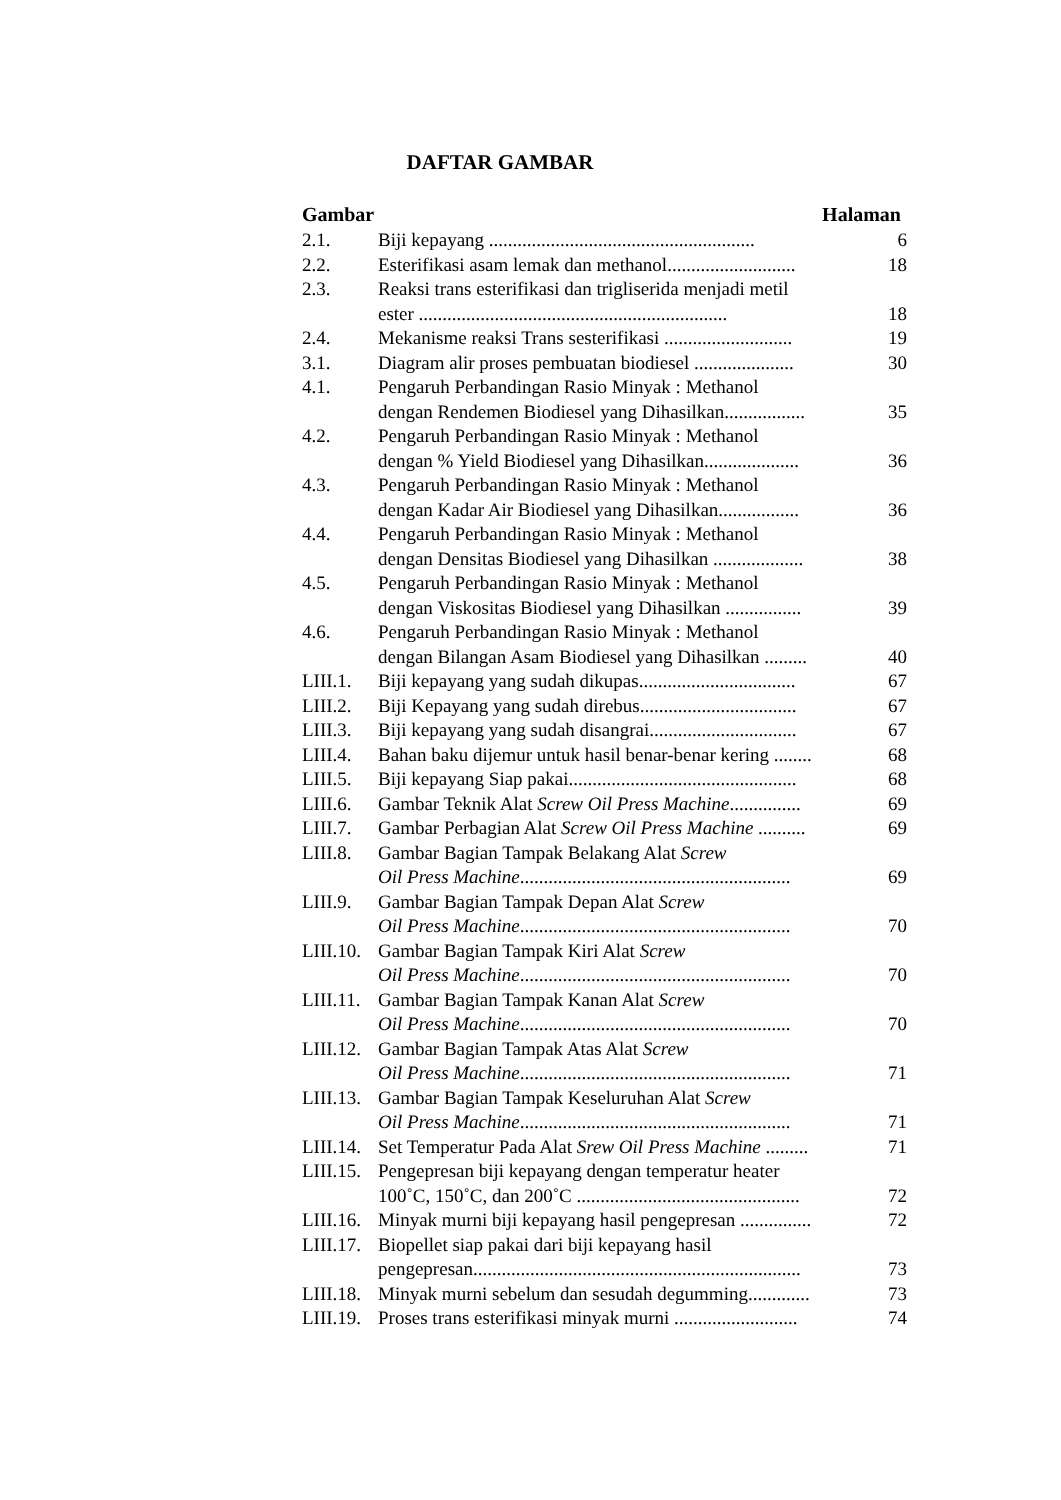DAFTAR GAMBAR
Gambar Halaman
| 2.1. | Biji kepayang ........................................................ | 6 |
| 2.2. | Esterifikasi asam lemak dan methanol........................... | 18 |
| 2.3. | Reaksi trans esterifikasi dan trigliserida menjadi metil ester ................................................................. | 18 |
| 2.4. | Mekanisme reaksi Trans sesterifikasi ........................... | 19 |
| 3.1. | Diagram alir proses pembuatan biodiesel ..................... | 30 |
| 4.1. | Pengaruh Perbandingan Rasio Minyak : Methanol dengan Rendemen Biodiesel yang Dihasilkan................. | 35 |
| 4.2. | Pengaruh Perbandingan Rasio Minyak : Methanol dengan % Yield Biodiesel yang Dihasilkan.................... | 36 |
| 4.3. | Pengaruh Perbandingan Rasio Minyak : Methanol dengan Kadar Air Biodiesel yang Dihasilkan................. | 36 |
| 4.4. | Pengaruh Perbandingan Rasio Minyak : Methanol dengan Densitas Biodiesel yang Dihasilkan ................... | 38 |
| 4.5. | Pengaruh Perbandingan Rasio Minyak : Methanol dengan Viskositas Biodiesel yang Dihasilkan ................ | 39 |
| 4.6. | Pengaruh Perbandingan Rasio Minyak : Methanol dengan Bilangan Asam Biodiesel yang Dihasilkan ......... | 40 |
| LIII.1. | Biji kepayang yang sudah dikupas................................. | 67 |
| LIII.2. | Biji Kepayang yang sudah direbus................................. | 67 |
| LIII.3. | Biji kepayang yang sudah disangrai............................... | 67 |
| LIII.4. | Bahan baku dijemur untuk hasil benar-benar kering ........ | 68 |
| LIII.5. | Biji kepayang Siap pakai................................................ | 68 |
| LIII.6. | Gambar Teknik Alat Screw Oil Press Machine ............... | 69 |
| LIII.7. | Gambar Perbagian Alat Screw Oil Press Machine .......... | 69 |
| LIII.8. | Gambar Bagian Tampak Belakang Alat Screw Oil Press Machine ......................................................... | 69 |
| LIII.9. | Gambar Bagian Tampak Depan Alat Screw Oil Press Machine ......................................................... | 70 |
| LIII.10. | Gambar Bagian Tampak Kiri Alat Screw Oil Press Machine ......................................................... | 70 |
| LIII.11. | Gambar Bagian Tampak Kanan Alat Screw Oil Press Machine ......................................................... | 70 |
| LIII.12. | Gambar Bagian Tampak Atas Alat Screw Oil Press Machine ......................................................... | 71 |
| LIII.13. | Gambar Bagian Tampak Keseluruhan Alat Screw Oil Press Machine ......................................................... | 71 |
| LIII.14. | Set Temperatur Pada Alat Srew Oil Press Machine ......... | 71 |
| LIII.15. | Pengepresan biji kepayang dengan temperatur heater 100˚C, 150˚C, dan 200˚C ............................................... | 72 |
| LIII.16. | Minyak murni biji kepayang hasil pengepresan ............... | 72 |
| LIII.17. | Biopellet siap pakai dari biji kepayang hasil pengepresan..................................................................... | 73 |
| LIII.18. | Minyak murni sebelum dan sesudah degumming............. | 73 |
| LIII.19. | Proses trans esterifikasi minyak murni .......................... | 74 |